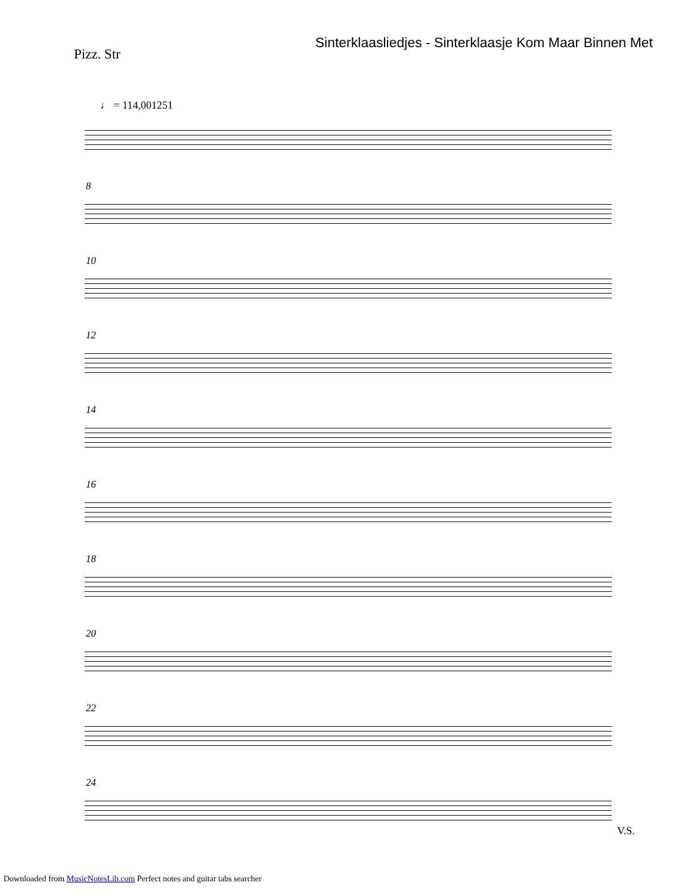Sinterklaasliedjes - Sinterklaasje Kom Maar Binnen Met
Pizz. Str
♩ = 114,001251
8
10
12
14
16
18
20
22
24
V.S.
Downloaded from MusicNotesLib.com Perfect notes and guitar tabs searcher